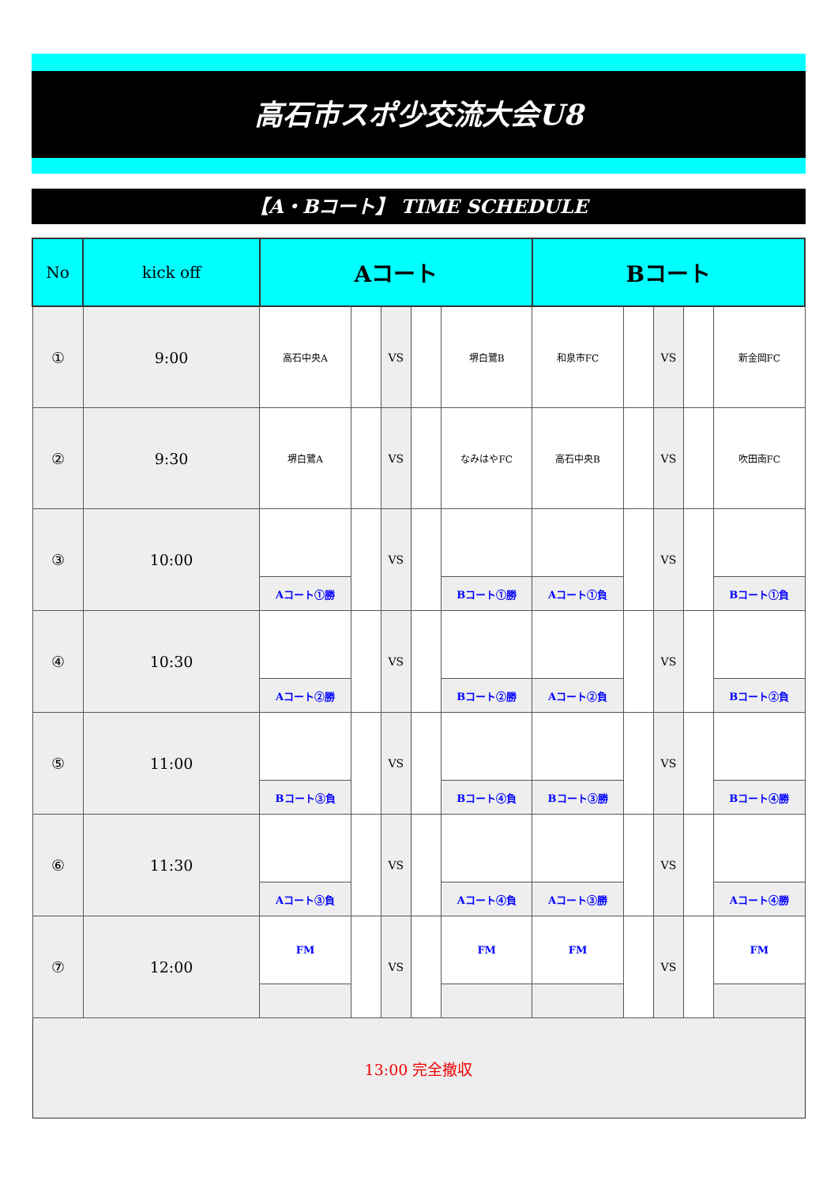高石市スポ少交流大会U8
【A・Bコート】 TIME SCHEDULE
| No | kick off | Aコート | | | | | Bコート | | | | |
| --- | --- | --- | --- | --- | --- | --- | --- | --- | --- | --- | --- |
| ① | 9:00 | 高石中央A | | VS | | 堺白鷺B | 和泉市FC | | VS | | 新金岡FC |
| ② | 9:30 | 堺白鷺A | | VS | | なみはやFC | 高石中央B | | VS | | 吹田南FC |
| ③ | 10:00 | | | VS | | | | | VS | | |
| | | Aコート①勝 | | | | Bコート①勝 | Aコート①負 | | | | Bコート①負 |
| ④ | 10:30 | | | VS | | | | | VS | | |
| | | Aコート②勝 | | | | Bコート②勝 | Aコート②負 | | | | Bコート②負 |
| ⑤ | 11:00 | | | VS | | | | | VS | | |
| | | Bコート③負 | | | | Bコート④負 | Bコート③勝 | | | | Bコート④勝 |
| ⑥ | 11:30 | | | VS | | | | | VS | | |
| | | Aコート③負 | | | | Aコート④負 | Aコート③勝 | | | | Aコート④勝 |
| ⑦ | 12:00 | FM | | VS | | FM | FM | | VS | | FM |
| 13:00 完全撤収 | | | | | | | | | | | |